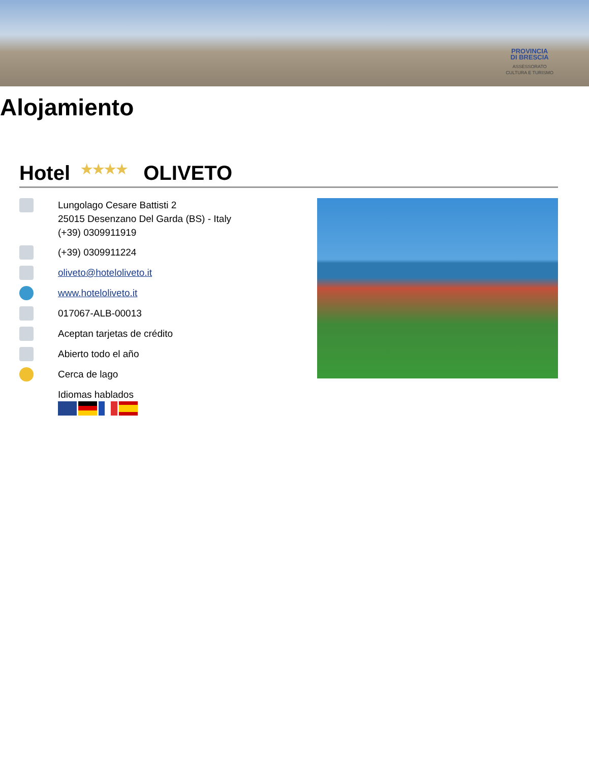PROVINCIA
DI BRESCIA
ASSESSORATO
CULTURA E TURISMO
Alojamiento
Hotel ★★★★ OLIVETO
Lungolago Cesare Battisti 2
25015 Desenzano Del Garda (BS) - Italy
(+39) 0309911919
(+39) 0309911224
oliveto@hoteloliveto.it
www.hoteloliveto.it
017067-ALB-00013
Aceptan tarjetas de crédito
Abierto todo el año
Cerca de lago
Idiomas hablados